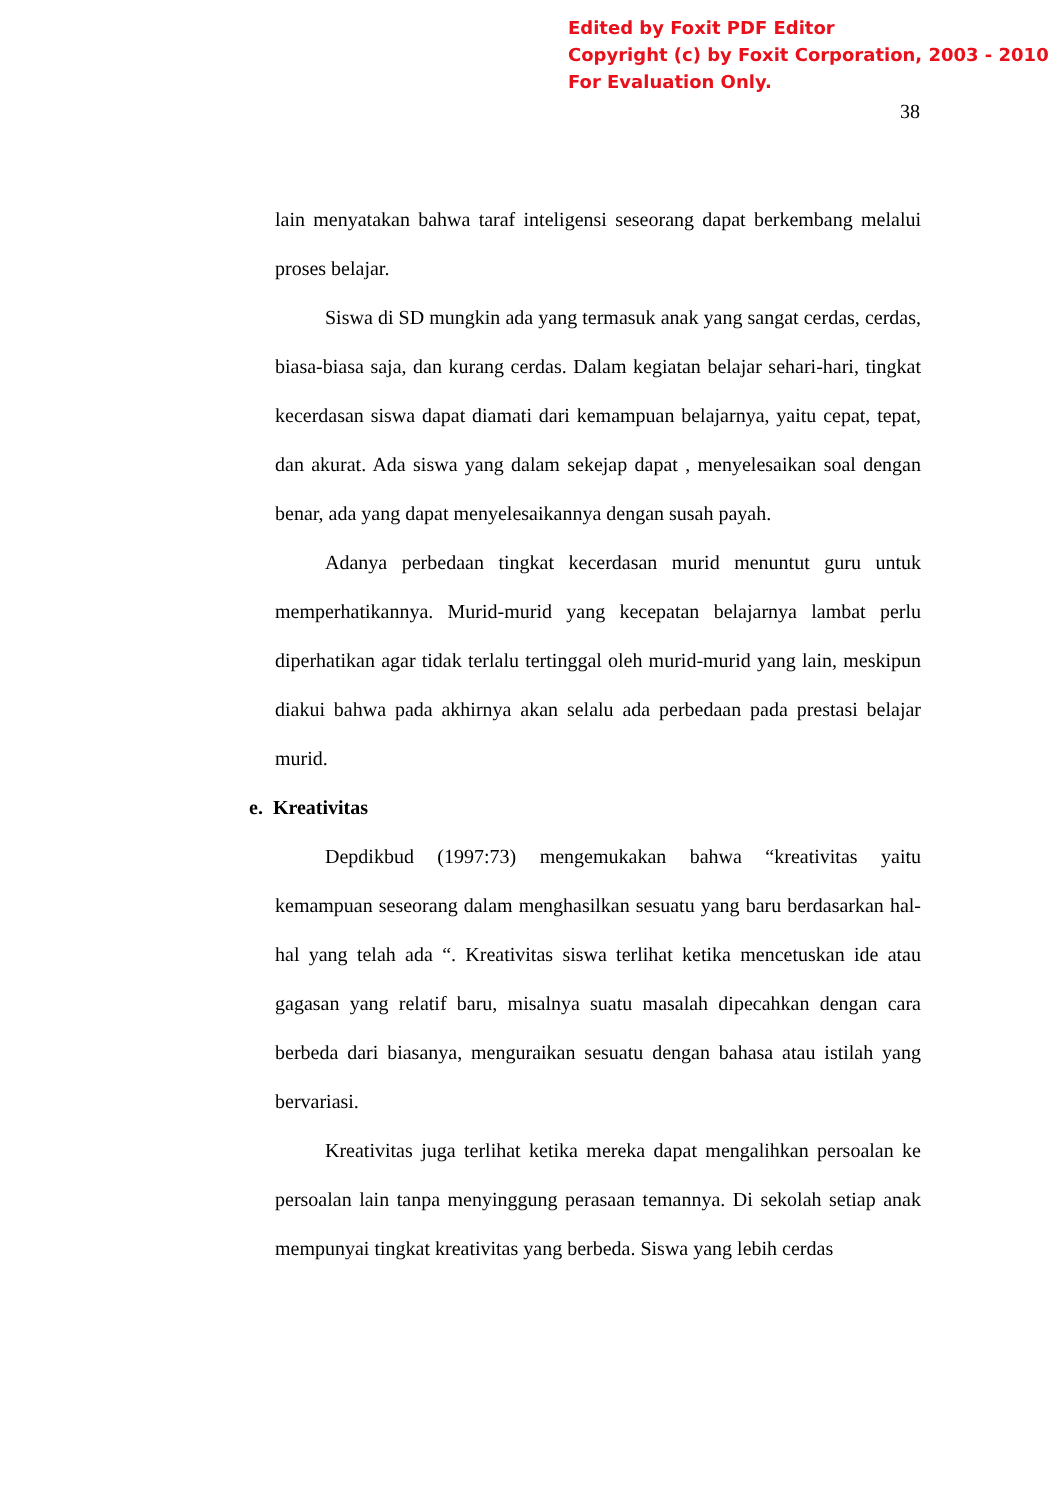Edited by Foxit PDF Editor
Copyright (c) by Foxit Corporation, 2003 - 2010
For Evaluation Only.
38
lain menyatakan bahwa taraf inteligensi seseorang dapat berkembang melalui proses belajar.
Siswa di SD mungkin ada yang termasuk anak yang sangat cerdas, cerdas, biasa-biasa saja, dan kurang cerdas. Dalam kegiatan belajar sehari-hari, tingkat kecerdasan siswa dapat diamati dari kemampuan belajarnya, yaitu cepat, tepat, dan akurat. Ada siswa yang dalam sekejap dapat , menyelesaikan soal dengan benar, ada yang dapat menyelesaikannya dengan susah payah.
Adanya perbedaan tingkat kecerdasan murid menuntut guru untuk memperhatikannya. Murid-murid yang kecepatan belajarnya lambat perlu diperhatikan agar tidak terlalu tertinggal oleh murid-murid yang lain, meskipun diakui bahwa pada akhirnya akan selalu ada perbedaan pada prestasi belajar murid.
e. Kreativitas
Depdikbud (1997:73) mengemukakan bahwa “kreativitas yaitu kemampuan seseorang dalam menghasilkan sesuatu yang baru berdasarkan hal-hal yang telah ada “. Kreativitas siswa terlihat ketika mencetuskan ide atau gagasan yang relatif baru, misalnya suatu masalah dipecahkan dengan cara berbeda dari biasanya, menguraikan sesuatu dengan bahasa atau istilah yang bervariasi.
Kreativitas juga terlihat ketika mereka dapat mengalihkan persoalan ke persoalan lain tanpa menyinggung perasaan temannya. Di sekolah setiap anak mempunyai tingkat kreativitas yang berbeda. Siswa yang lebih cerdas